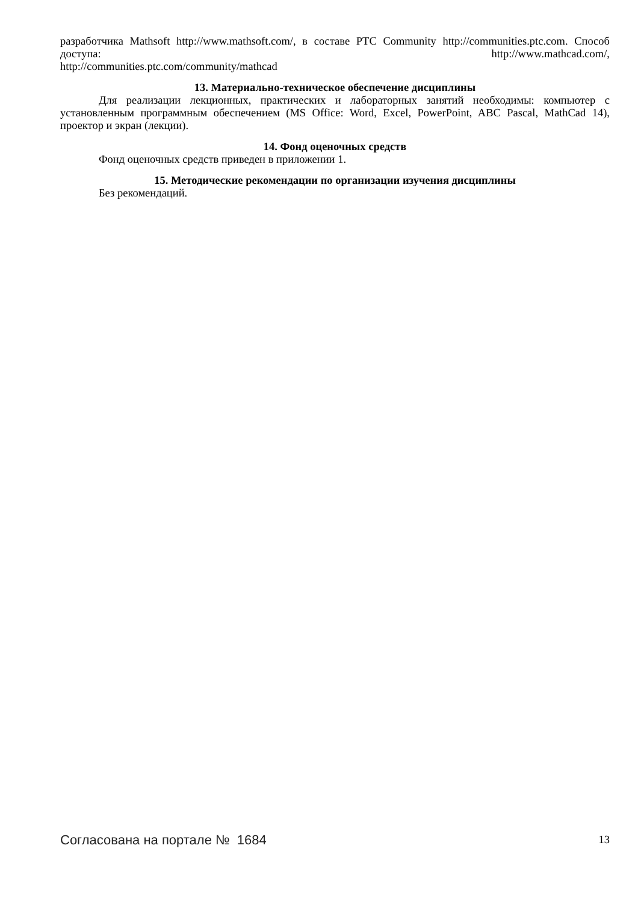разработчика Mathsoft http://www.mathsoft.com/, в составе PTC Community http://communities.ptc.com. Способ доступа: http://www.mathcad.com/,
http://communities.ptc.com/community/mathcad
13. Материально-техническое обеспечение дисциплины
Для реализации лекционных, практических и лабораторных занятий необходимы: компьютер с установленным программным обеспечением (MS Office: Word, Excel, PowerPoint, ABC Pascal, MathCad 14), проектор и экран (лекции).
14. Фонд оценочных средств
Фонд оценочных средств приведен в приложении 1.
15. Методические рекомендации по организации изучения дисциплины
Без рекомендаций.
Согласована на портале № 1684 13